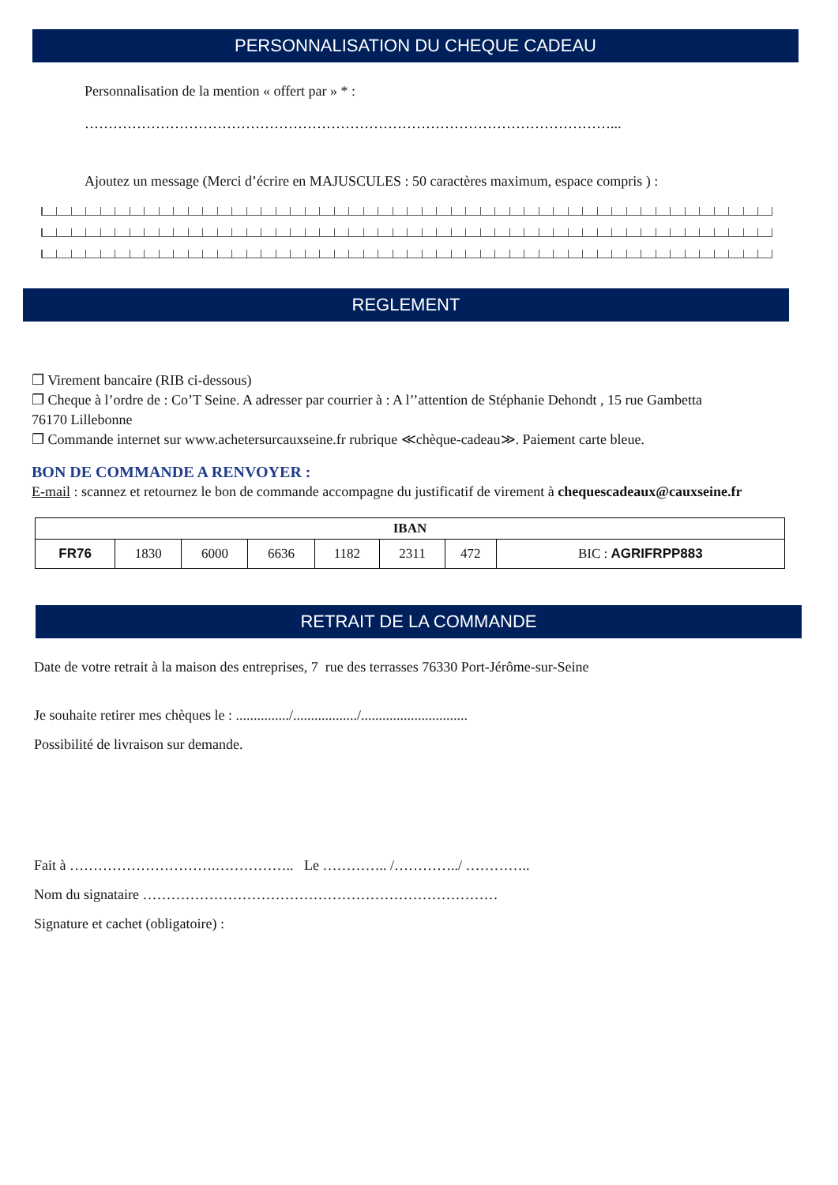PERSONNALISATION DU CHEQUE CADEAU
Personnalisation de la mention « offert par » * :
…………………………………………………………………………………………………...
Ajoutez un message (Merci d’écrire en MAJUSCULES : 50 caractères maximum, espace compris ) :
REGLEMENT
❒ Virement bancaire (RIB ci-dessous)
❒ Cheque à l’ordre de : Co’T Seine. A adresser par courrier à : A l’’attention de Stéphanie Dehondt , 15 rue Gambetta
76170 Lillebonne
❒ Commande internet sur www.achetersurcauxseine.fr rubrique ≪chèque-cadeau≫. Paiement carte bleue.
BON DE COMMANDE A RENVOYER :
E-mail : scannez et retournez le bon de commande accompagne du justificatif de virement à chequescadeaux@cauxseine.fr
| IBAN | | | | | | | |
| --- | --- | --- | --- | --- | --- | --- | --- |
| FR76 | 1830 | 6000 | 6636 | 1182 | 2311 | 472 | BIC : AGRIFRPP883 |
RETRAIT DE LA COMMANDE
Date de votre retrait à la maison des entreprises, 7 rue des terrasses 76330 Port-Jérôme-sur-Seine
Je souhaite retirer mes chèques le : .............../................../..............................
Possibilité de livraison sur demande.
Fait à ………………………….…………….. Le ………….. /…………../ …………..
Nom du signataire …………………………………………………………………
Signature et cachet (obligatoire) :